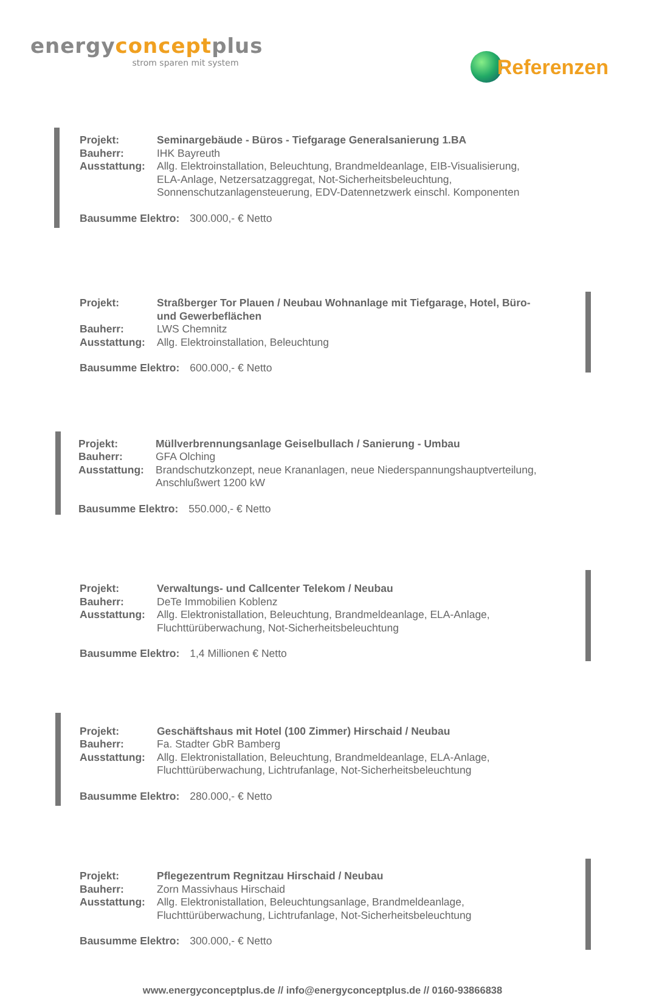energyconceptplus
strom sparen mit system
Referenzen
Projekt: Seminargebäude - Büros - Tiefgarage Generalsanierung 1.BA
Bauherr: IHK Bayreuth
Ausstattung: Allg. Elektroinstallation, Beleuchtung, Brandmeldeanlage, EIB-Visualisierung,
ELA-Anlage, Netzersatzaggregat, Not-Sicherheitsbeleuchtung,
Sonnenschutzanlagensteuerung, EDV-Datennetzwerk einschl. Komponenten
Bausumme Elektro: 300.000,- € Netto
Projekt: Straßberger Tor Plauen / Neubau Wohnanlage mit Tiefgarage, Hotel, Büro-
und Gewerbeflächen
Bauherr: LWS Chemnitz
Ausstattung: Allg. Elektroinstallation, Beleuchtung
Bausumme Elektro: 600.000,- € Netto
Projekt: Müllverbrennungsanlage Geiselbullach / Sanierung - Umbau
Bauherr: GFA Olching
Ausstattung: Brandschutzkonzept, neue Krananlagen, neue Niederspannungshauptverteilung,
Anschlußwert 1200 kW
Bausumme Elektro: 550.000,- € Netto
Projekt: Verwaltungs- und Callcenter Telekom / Neubau
Bauherr: DeTe Immobilien Koblenz
Ausstattung: Allg. Elektronistallation, Beleuchtung, Brandmeldeanlage, ELA-Anlage,
Fluchttürüberwachung, Not-Sicherheitsbeleuchtung
Bausumme Elektro: 1,4 Millionen € Netto
Projekt: Geschäftshaus mit Hotel (100 Zimmer) Hirschaid / Neubau
Bauherr: Fa. Stadter GbR Bamberg
Ausstattung: Allg. Elektronistallation, Beleuchtung, Brandmeldeanlage, ELA-Anlage,
Fluchttürüberwachung, Lichtrufanlage, Not-Sicherheitsbeleuchtung
Bausumme Elektro: 280.000,- € Netto
Projekt: Pflegezentrum Regnitzau Hirschaid / Neubau
Bauherr: Zorn Massivhaus Hirschaid
Ausstattung: Allg. Elektronistallation, Beleuchtungsanlage, Brandmeldeanlage,
Fluchttürüberwachung, Lichtrufanlage, Not-Sicherheitsbeleuchtung
Bausumme Elektro: 300.000,- € Netto
www.energyconceptplus.de // info@energyconceptplus.de // 0160-93866838